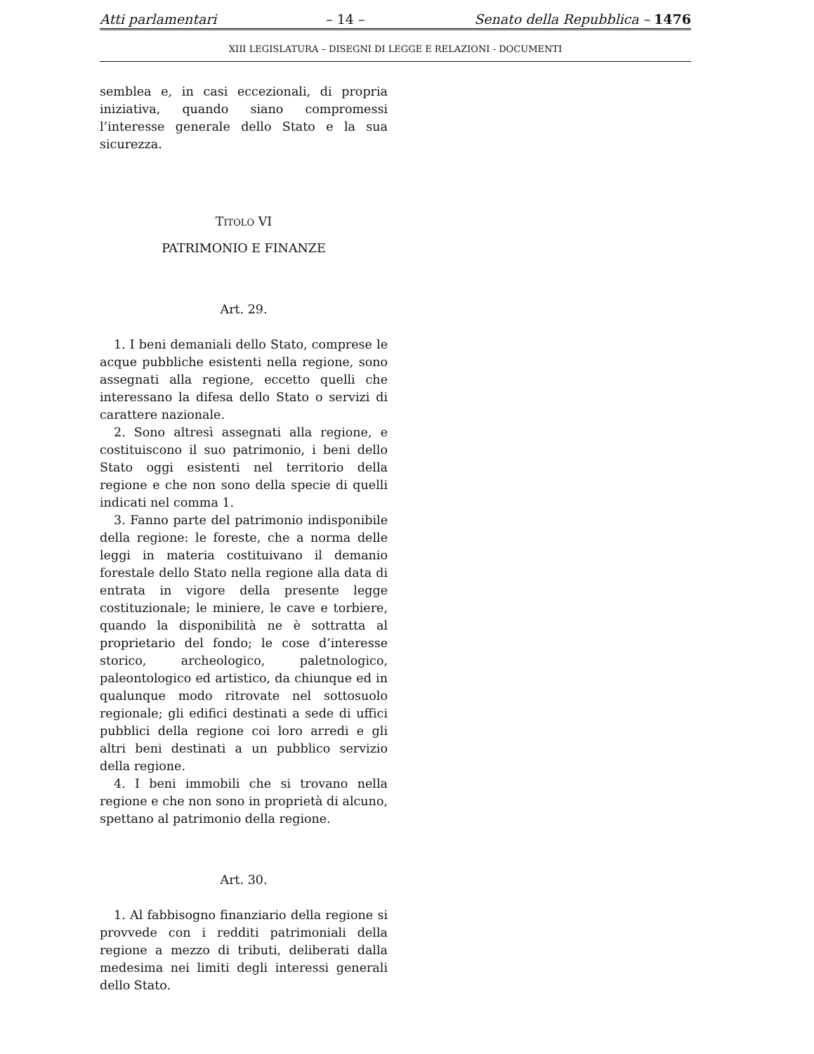Atti parlamentari – 14 – Senato della Repubblica – 1476
XIII LEGISLATURA – DISEGNI DI LEGGE E RELAZIONI - DOCUMENTI
semblea e, in casi eccezionali, di propria iniziativa, quando siano compromessi l’interesse generale dello Stato e la sua sicurezza.
TITOLO VI
PATRIMONIO E FINANZE
Art. 29.
1. I beni demaniali dello Stato, comprese le acque pubbliche esistenti nella regione, sono assegnati alla regione, eccetto quelli che interessano la difesa dello Stato o servizi di carattere nazionale.
2. Sono altresì assegnati alla regione, e costituiscono il suo patrimonio, i beni dello Stato oggi esistenti nel territorio della regione e che non sono della specie di quelli indicati nel comma 1.
3. Fanno parte del patrimonio indisponibile della regione: le foreste, che a norma delle leggi in materia costituivano il demanio forestale dello Stato nella regione alla data di entrata in vigore della presente legge costituzionale; le miniere, le cave e torbiere, quando la disponibilità ne è sottratta al proprietario del fondo; le cose d’interesse storico, archeologico, paletnologico, paleontologico ed artistico, da chiunque ed in qualunque modo ritrovate nel sottosuolo regionale; gli edifici destinati a sede di uffici pubblici della regione coi loro arredi e gli altri beni destinati a un pubblico servizio della regione.
4. I beni immobili che si trovano nella regione e che non sono in proprietà di alcuno, spettano al patrimonio della regione.
Art. 30.
1. Al fabbisogno finanziario della regione si provvede con i redditi patrimoniali della regione a mezzo di tributi, deliberati dalla medesima nei limiti degli interessi generali dello Stato.